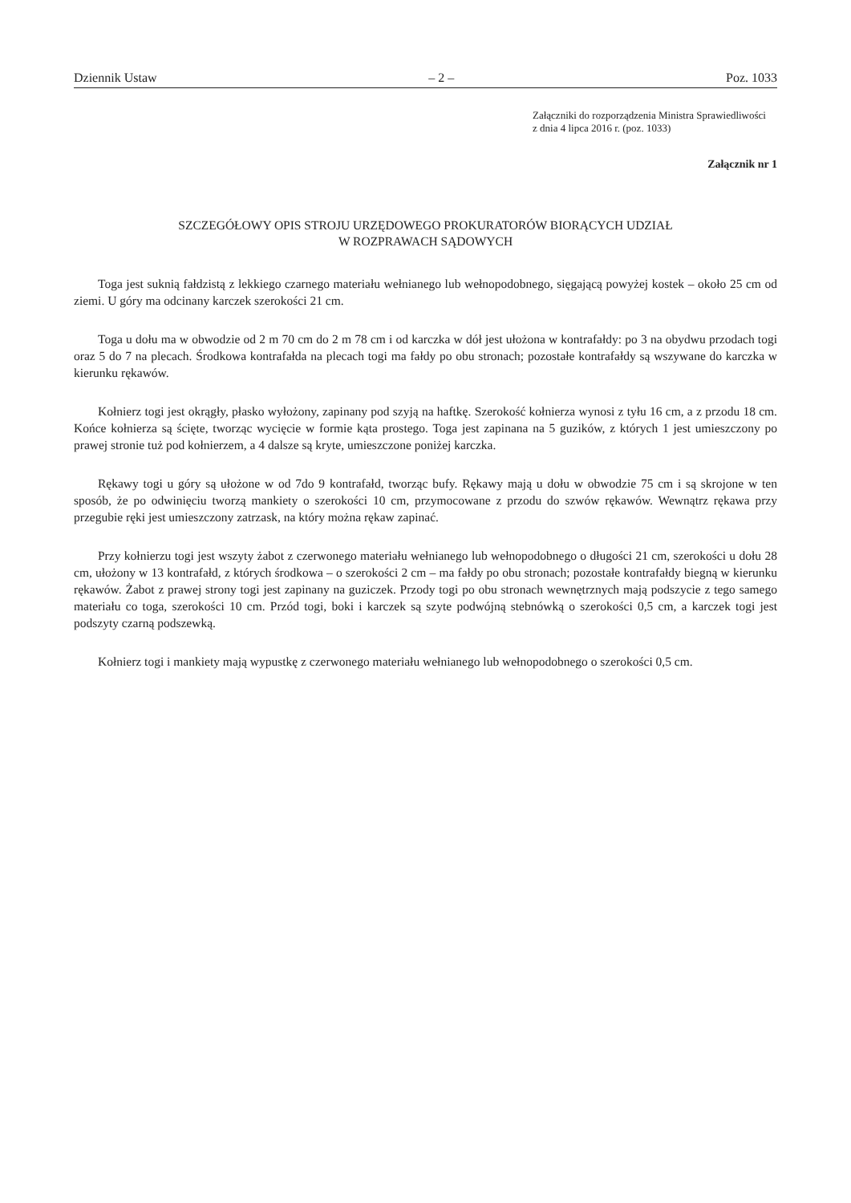Dziennik Ustaw – 2 – Poz. 1033
Załączniki do rozporządzenia Ministra Sprawiedliwości
z dnia 4 lipca 2016 r. (poz. 1033)
Załącznik nr 1
SZCZEGÓŁOWY OPIS STROJU URZĘDOWEGO PROKURATORÓW BIORĄCYCH UDZIAŁ
W ROZPRAWACH SĄDOWYCH
Toga jest suknią fałdzistą z lekkiego czarnego materiału wełnianego lub wełnopodobnego, sięgającą powyżej kostek – około 25 cm od ziemi. U góry ma odcinany karczek szerokości 21 cm.
Toga u dołu ma w obwodzie od 2 m 70 cm do 2 m 78 cm i od karczka w dół jest ułożona w kontrafałdy: po 3 na obydwu przodach togi oraz 5 do 7 na plecach. Środkowa kontrafałda na plecach togi ma fałdy po obu stronach; pozostałe kontrafałdy są wszywane do karczka w kierunku rękawów.
Kołnierz togi jest okrągły, płasko wyłożony, zapinany pod szyją na haftkę. Szerokość kołnierza wynosi z tyłu 16 cm, a z przodu 18 cm. Końce kołnierza są ścięte, tworząc wycięcie w formie kąta prostego. Toga jest zapinana na 5 guzików, z których 1 jest umieszczony po prawej stronie tuż pod kołnierzem, a 4 dalsze są kryte, umieszczone poniżej karczka.
Rękawy togi u góry są ułożone w od 7do 9 kontrafałd, tworząc bufy. Rękawy mają u dołu w obwodzie 75 cm i są skrojone w ten sposób, że po odwinięciu tworzą mankiety o szerokości 10 cm, przymocowane z przodu do szwów rękawów. Wewnątrz rękawa przy przegubie ręki jest umieszczony zatrzask, na który można rękaw zapinać.
Przy kołnierzu togi jest wszyty żabot z czerwonego materiału wełnianego lub wełnopodobnego o długości 21 cm, szerokości u dołu 28 cm, ułożony w 13 kontrafałd, z których środkowa – o szerokości 2 cm – ma fałdy po obu stronach; pozostałe kontrafałdy biegną w kierunku rękawów. Żabot z prawej strony togi jest zapinany na guziczek. Przody togi po obu stronach wewnętrznych mają podszycie z tego samego materiału co toga, szerokości 10 cm. Przód togi, boki i karczek są szyte podwójną stebnówką o szerokości 0,5 cm, a karczek togi jest podszyty czarną podszewką.
Kołnierz togi i mankiety mają wypustkę z czerwonego materiału wełnianego lub wełnopodobnego o szerokości 0,5 cm.